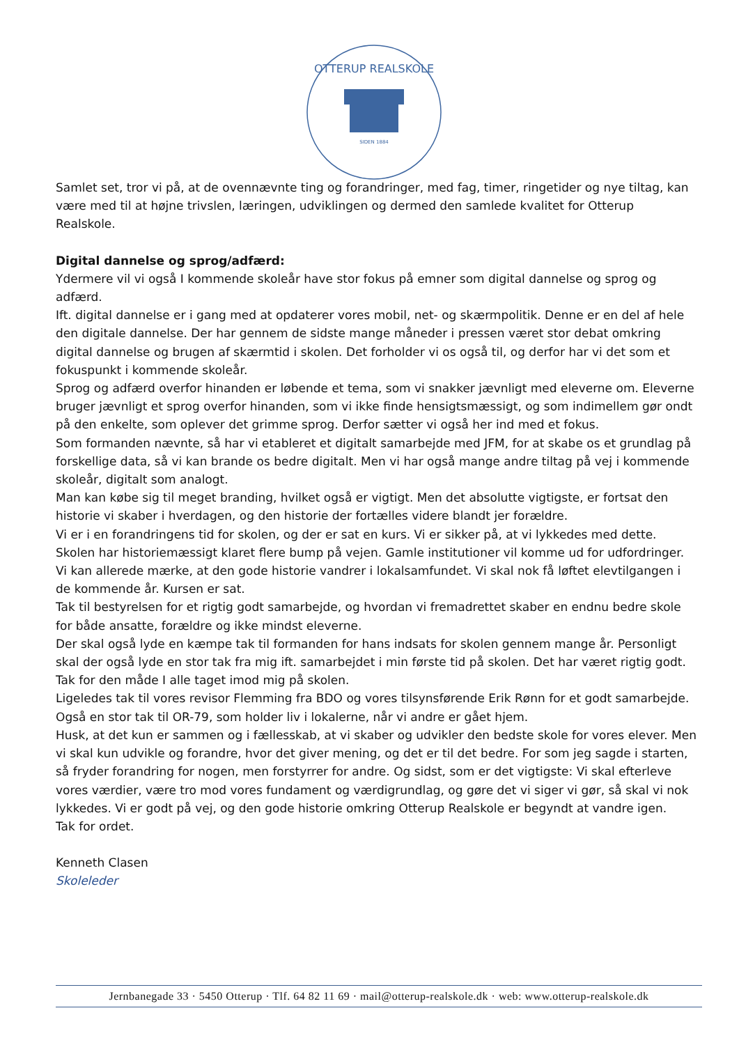OTTERUP REALSKOLE
SIDEN 1884
Samlet set, tror vi på, at de ovennævnte ting og forandringer, med fag, timer, ringetider og nye tiltag, kan være med til at højne trivslen, læringen, udviklingen og dermed den samlede kvalitet for Otterup Realskole.
Digital dannelse og sprog/adfærd:
Ydermere vil vi også I kommende skoleår have stor fokus på emner som digital dannelse og sprog og adfærd.
Ift. digital dannelse er i gang med at opdaterer vores mobil, net- og skærmpolitik. Denne er en del af hele den digitale dannelse. Der har gennem de sidste mange måneder i pressen været stor debat omkring digital dannelse og brugen af skærmtid i skolen. Det forholder vi os også til, og derfor har vi det som et fokuspunkt i kommende skoleår.
Sprog og adfærd overfor hinanden er løbende et tema, som vi snakker jævnligt med eleverne om. Eleverne bruger jævnligt et sprog overfor hinanden, som vi ikke finde hensigtsmæssigt, og som indimellem gør ondt på den enkelte, som oplever det grimme sprog. Derfor sætter vi også her ind med et fokus.
Som formanden nævnte, så har vi etableret et digitalt samarbejde med JFM, for at skabe os et grundlag på forskellige data, så vi kan brande os bedre digitalt. Men vi har også mange andre tiltag på vej i kommende skoleår, digitalt som analogt.
Man kan købe sig til meget branding, hvilket også er vigtigt. Men det absolutte vigtigste, er fortsat den historie vi skaber i hverdagen, og den historie der fortælles videre blandt jer forældre.
Vi er i en forandringens tid for skolen, og der er sat en kurs. Vi er sikker på, at vi lykkedes med dette. Skolen har historiemæssigt klaret flere bump på vejen. Gamle institutioner vil komme ud for udfordringer. Vi kan allerede mærke, at den gode historie vandrer i lokalsamfundet. Vi skal nok få løftet elevtilgangen i de kommende år. Kursen er sat.
Tak til bestyrelsen for et rigtig godt samarbejde, og hvordan vi fremadrettet skaber en endnu bedre skole for både ansatte, forældre og ikke mindst eleverne.
Der skal også lyde en kæmpe tak til formanden for hans indsats for skolen gennem mange år. Personligt skal der også lyde en stor tak fra mig ift. samarbejdet i min første tid på skolen. Det har været rigtig godt. Tak for den måde I alle taget imod mig på skolen.
Ligeledes tak til vores revisor Flemming fra BDO og vores tilsynsførende Erik Rønn for et godt samarbejde.
Også en stor tak til OR-79, som holder liv i lokalerne, når vi andre er gået hjem.
Husk, at det kun er sammen og i fællesskab, at vi skaber og udvikler den bedste skole for vores elever. Men vi skal kun udvikle og forandre, hvor det giver mening, og det er til det bedre. For som jeg sagde i starten, så fryder forandring for nogen, men forstyrrer for andre. Og sidst, som er det vigtigste: Vi skal efterleve vores værdier, være tro mod vores fundament og værdigrundlag, og gøre det vi siger vi gør, så skal vi nok lykkedes. Vi er godt på vej, og den gode historie omkring Otterup Realskole er begyndt at vandre igen.
Tak for ordet.
Kenneth Clasen
Skoleleder
Jernbanegade 33 · 5450 Otterup · Tlf. 64 82 11 69 · mail@otterup-realskole.dk · web: www.otterup-realskole.dk